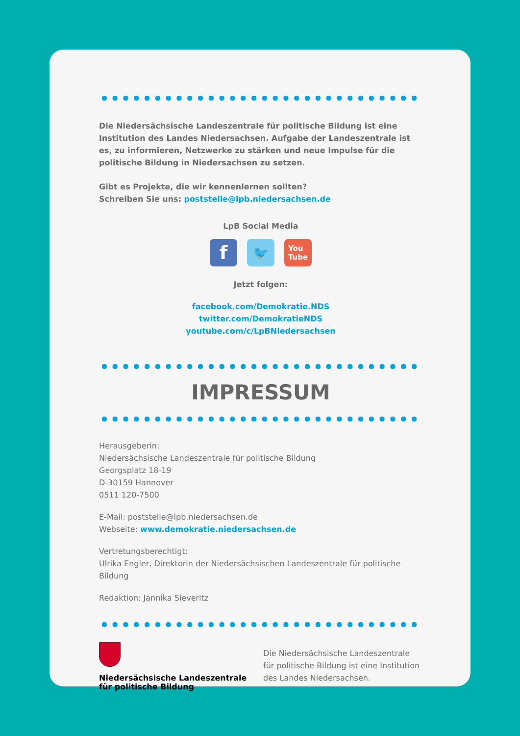Die Niedersächsische Landeszentrale für politische Bildung ist eine Institution des Landes Niedersachsen. Aufgabe der Landeszentrale ist es, zu informieren, Netzwerke zu stärken und neue Impulse für die politische Bildung in Niedersachsen zu setzen.
Gibt es Projekte, die wir kennenlernen sollten?
Schreiben Sie uns: poststelle@lpb.niedersachsen.de
LpB Social Media
f
🐦
You
Tube
Jetzt folgen:
facebook.com/Demokratie.NDS
twitter.com/DemokratieNDS
youtube.com/c/LpBNiedersachsen
IMPRESSUM
Herausgeberin:
Niedersächsische Landeszentrale für politische Bildung
Georgsplatz 18-19
D-30159 Hannover
0511 120-7500
E-Mail: poststelle@lpb.niedersachsen.de
Webseite: www.demokratie.niedersachsen.de
Vertretungsberechtigt:
Ulrika Engler, Direktorin der Niedersächsischen Landeszentrale für politische Bildung
Redaktion: Jannika Sieveritz
Niedersächsische Landeszentrale
für politische Bildung
Die Niedersächsische Landeszentrale für politische Bildung ist eine Institution des Landes Niedersachsen.